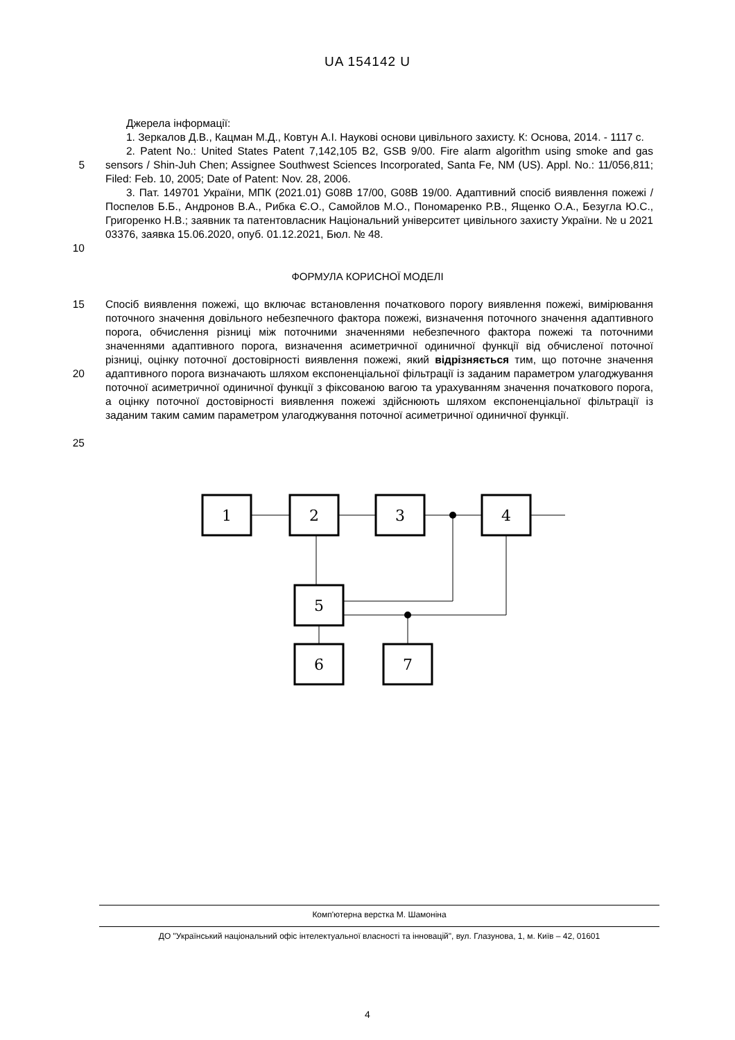UA 154142 U
Джерела інформації:
1. Зеркалов Д.В., Кацман М.Д., Ковтун А.І. Наукові основи цивільного захисту. К: Основа, 2014. - 1117 с.
5 2. Patent No.: United States Patent 7,142,105 B2, GSB 9/00. Fire alarm algorithm using smoke and gas sensors / Shin-Juh Chen; Assignee Southwest Sciences Incorporated, Santa Fe, NM (US). Appl. No.: 11/056,811; Filed: Feb. 10, 2005; Date of Patent: Nov. 28, 2006.
10 3. Пат. 149701 України, МПК (2021.01) G08B 17/00, G08B 19/00. Адаптивний спосіб виявлення пожежі / Поспелов Б.Б., Андронов В.А., Рибка Є.О., Самойлов М.О., Пономаренко Р.В., Ященко О.А., Безугла Ю.С., Григоренко Н.В.; заявник та патентовласник Національний університет цивільного захисту України. № u 2021 03376, заявка 15.06.2020, опуб. 01.12.2021, Бюл. № 48.
ФОРМУЛА КОРИСНОЇ МОДЕЛІ
15
20
25
Спосіб виявлення пожежі, що включає встановлення початкового порогу виявлення пожежі, вимірювання поточного значення довільного небезпечного фактора пожежі, визначення поточного значення адаптивного порога, обчислення різниці між поточними значеннями небезпечного фактора пожежі та поточними значеннями адаптивного порога, визначення асиметричної одиничної функції від обчисленої поточної різниці, оцінку поточної достовірності виявлення пожежі, який відрізняється тим, що поточне значення адаптивного порога визначають шляхом експоненціальної фільтрації із заданим параметром улагоджування поточної асиметричної одиничної функції з фіксованою вагою та урахуванням значення початкового порога, а оцінку поточної достовірності виявлення пожежі здійснюють шляхом експоненціальної фільтрації із заданим таким самим параметром улагоджування поточної асиметричної одиничної функції.
1
2
3
4
5
6
7
Комп'ютерна верстка М. Шамоніна
ДО "Український національний офіс інтелектуальної власності та інновацій", вул. Глазунова, 1, м. Київ – 42, 01601
4